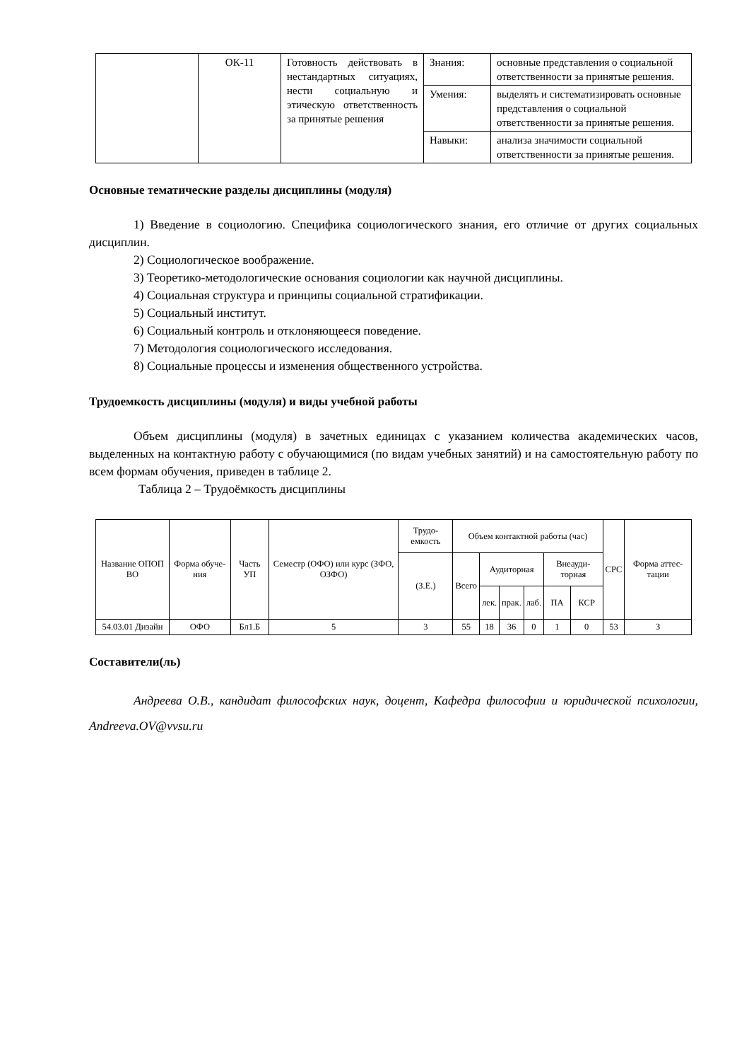| | ОК-11 | Готовность действовать в нестандартных ситуациях, нести социальную и этическую ответственность за принятые решения | Знания: | основные представления о социальной ответственности за принятые решения. |
| | | | Умения: | выделять и систематизировать основные представления о социальной ответственности за принятые решения. |
| | | | Навыки: | анализа значимости социальной ответственности за принятые решения. |
Основные тематические разделы дисциплины (модуля)
1) Введение в социологию. Специфика социологического знания, его отличие от других социальных дисциплин.
2) Социологическое воображение.
3) Теоретико-методологические основания социологии как научной дисциплины.
4) Социальная структура и принципы социальной стратификации.
5) Социальный институт.
6) Социальный контроль и отклоняющееся поведение.
7) Методология социологического исследования.
8) Социальные процессы и изменения общественного устройства.
Трудоемкость дисциплины (модуля) и виды учебной работы
Объем дисциплины (модуля) в зачетных единицах с указанием количества академических часов, выделенных на контактную работу с обучающимися (по видам учебных занятий) и на самостоятельную работу по всем формам обучения, приведен в таблице 2.
Таблица 2 – Трудоёмкость дисциплины
| Название ОПОП ВО | Форма обуче-ния | Часть УП | Семестр (ОФО) или курс (ЗФО, ОЗФО) | Трудо-емкость | Объем контактной работы (час) | | | | | | СРС | Форма аттес-тации |
| --- | --- | --- | --- | --- | --- | --- | --- | --- | --- | --- | --- | --- |
| | | | | (З.Е.) | Всего | Аудиторная | | | Внеауди-торная | | | |
| | | | | | | лек. | прак. | лаб. | ПА | КСР | | |
| 54.03.01 Дизайн | ОФО | Бл1.Б | 5 | 3 | 55 | 18 | 36 | 0 | 1 | 0 | 53 | З |
Составители(ль)
Андреева О.В., кандидат философских наук, доцент, Кафедра философии и юридической психологии, Andreeva.OV@vvsu.ru